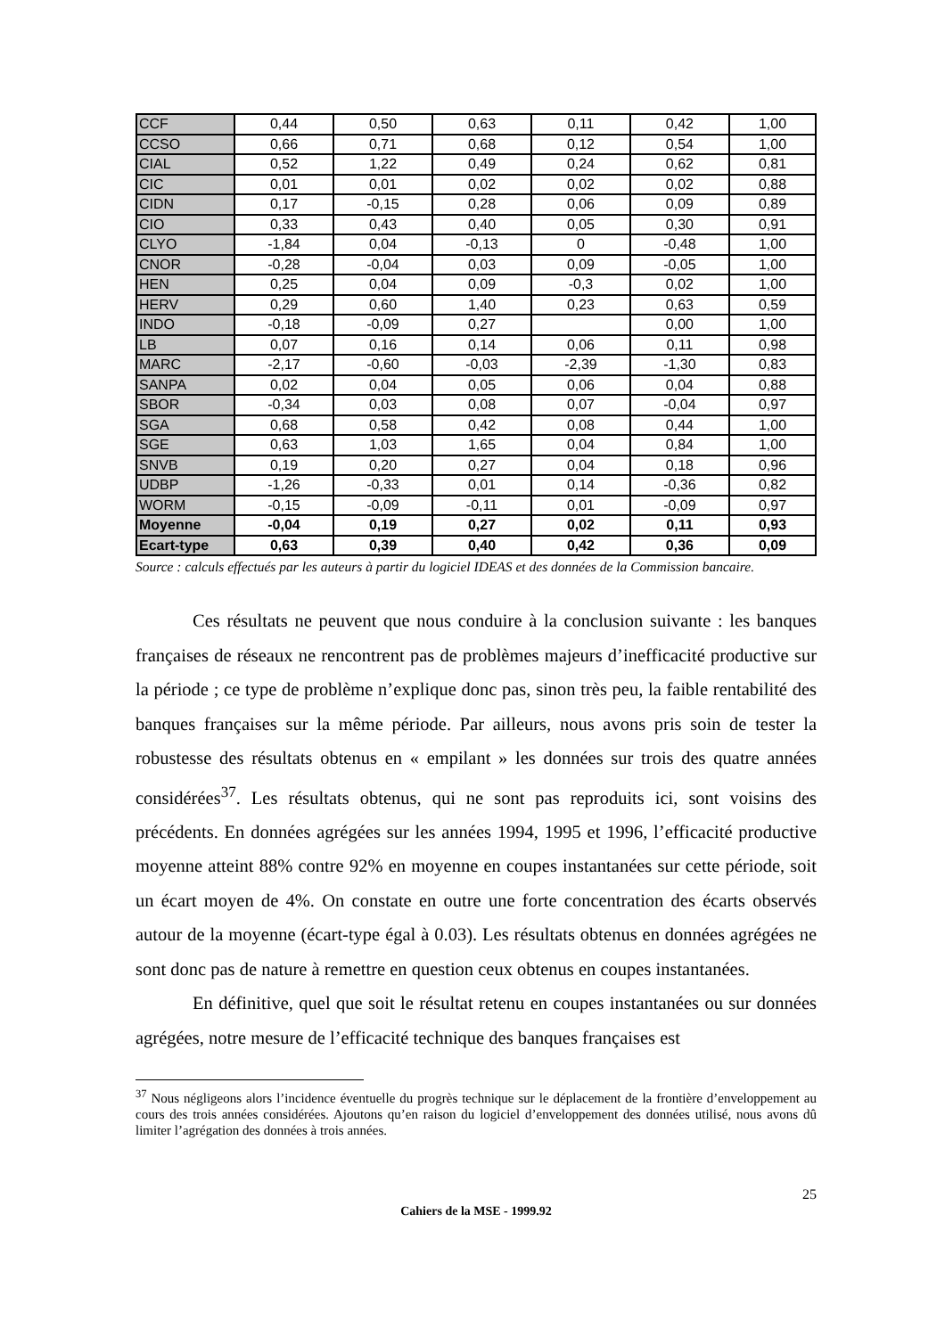| CCF | 0,44 | 0,50 | 0,63 | 0,11 | 0,42 | 1,00 |
| CCSO | 0,66 | 0,71 | 0,68 | 0,12 | 0,54 | 1,00 |
| CIAL | 0,52 | 1,22 | 0,49 | 0,24 | 0,62 | 0,81 |
| CIC | 0,01 | 0,01 | 0,02 | 0,02 | 0,02 | 0,88 |
| CIDN | 0,17 | -0,15 | 0,28 | 0,06 | 0,09 | 0,89 |
| CIO | 0,33 | 0,43 | 0,40 | 0,05 | 0,30 | 0,91 |
| CLYO | -1,84 | 0,04 | -0,13 | 0 | -0,48 | 1,00 |
| CNOR | -0,28 | -0,04 | 0,03 | 0,09 | -0,05 | 1,00 |
| HEN | 0,25 | 0,04 | 0,09 | -0,3 | 0,02 | 1,00 |
| HERV | 0,29 | 0,60 | 1,40 | 0,23 | 0,63 | 0,59 |
| INDO | -0,18 | -0,09 | 0,27 | | 0,00 | 1,00 |
| LB | 0,07 | 0,16 | 0,14 | 0,06 | 0,11 | 0,98 |
| MARC | -2,17 | -0,60 | -0,03 | -2,39 | -1,30 | 0,83 |
| SANPA | 0,02 | 0,04 | 0,05 | 0,06 | 0,04 | 0,88 |
| SBOR | -0,34 | 0,03 | 0,08 | 0,07 | -0,04 | 0,97 |
| SGA | 0,68 | 0,58 | 0,42 | 0,08 | 0,44 | 1,00 |
| SGE | 0,63 | 1,03 | 1,65 | 0,04 | 0,84 | 1,00 |
| SNVB | 0,19 | 0,20 | 0,27 | 0,04 | 0,18 | 0,96 |
| UDBP | -1,26 | -0,33 | 0,01 | 0,14 | -0,36 | 0,82 |
| WORM | -0,15 | -0,09 | -0,11 | 0,01 | -0,09 | 0,97 |
| Moyenne | -0,04 | 0,19 | 0,27 | 0,02 | 0,11 | 0,93 |
| Ecart-type | 0,63 | 0,39 | 0,40 | 0,42 | 0,36 | 0,09 |
Source : calculs effectués par les auteurs à partir du logiciel IDEAS et des données de la Commission bancaire.
Ces résultats ne peuvent que nous conduire à la conclusion suivante : les banques françaises de réseaux ne rencontrent pas de problèmes majeurs d’inefficacité productive sur la période ; ce type de problème n’explique donc pas, sinon très peu, la faible rentabilité des banques françaises sur la même période. Par ailleurs, nous avons pris soin de tester la robustesse des résultats obtenus en « empilant » les données sur trois des quatre années considérées<sup>37</sup>. Les résultats obtenus, qui ne sont pas reproduits ici, sont voisins des précédents. En données agrégées sur les années 1994, 1995 et 1996, l’efficacité productive moyenne atteint 88% contre 92% en moyenne en coupes instantanées sur cette période, soit un écart moyen de 4%. On constate en outre une forte concentration des écarts observés autour de la moyenne (écart-type égal à 0.03). Les résultats obtenus en données agrégées ne sont donc pas de nature à remettre en question ceux obtenus en coupes instantanées.
En définitive, quel que soit le résultat retenu en coupes instantanées ou sur données agrégées, notre mesure de l’efficacité technique des banques françaises est
<sup>37</sup> Nous négligeons alors l’incidence éventuelle du progrès technique sur le déplacement de la frontière d’enveloppement au cours des trois années considérées. Ajoutons qu’en raison du logiciel d’enveloppement des données utilisé, nous avons dû limiter l’agrégation des données à trois années.
25
Cahiers de la MSE - 1999.92